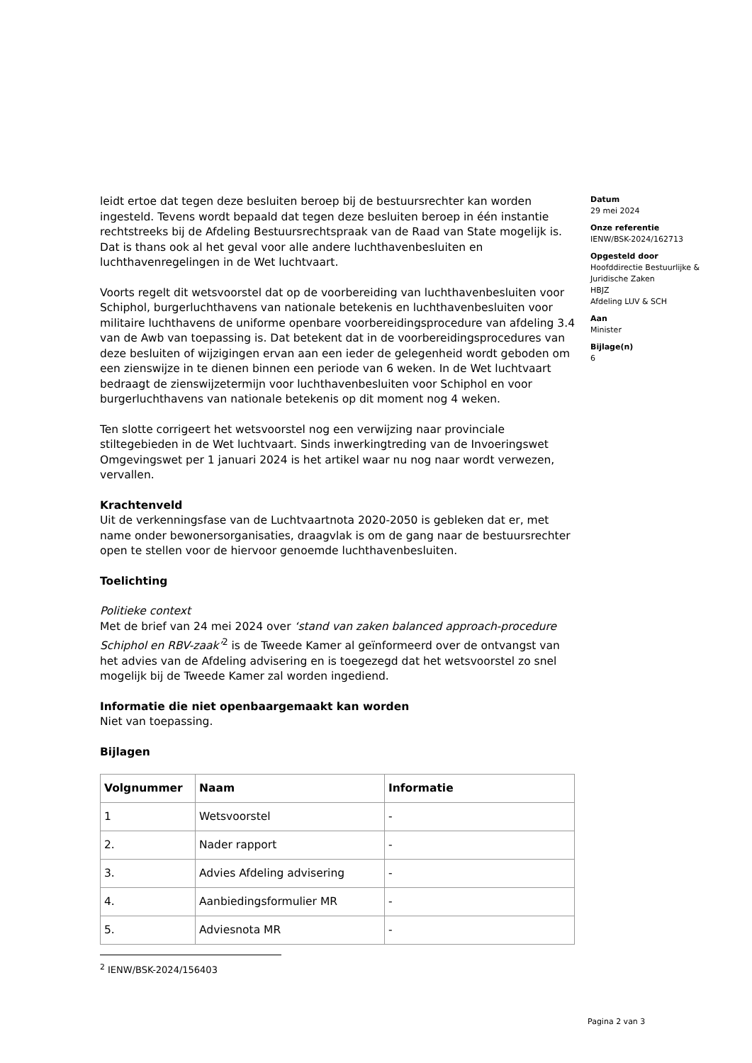leidt ertoe dat tegen deze besluiten beroep bij de bestuursrechter kan worden ingesteld. Tevens wordt bepaald dat tegen deze besluiten beroep in één instantie rechtstreeks bij de Afdeling Bestuursrechtspraak van de Raad van State mogelijk is. Dat is thans ook al het geval voor alle andere luchthavenbesluiten en luchthavenregelingen in de Wet luchtvaart.
Voorts regelt dit wetsvoorstel dat op de voorbereiding van luchthavenbesluiten voor Schiphol, burgerluchthavens van nationale betekenis en luchthavenbesluiten voor militaire luchthavens de uniforme openbare voorbereidingsprocedure van afdeling 3.4 van de Awb van toepassing is. Dat betekent dat in de voorbereidingsprocedures van deze besluiten of wijzigingen ervan aan een ieder de gelegenheid wordt geboden om een zienswijze in te dienen binnen een periode van 6 weken. In de Wet luchtvaart bedraagt de zienswijzetermijn voor luchthavenbesluiten voor Schiphol en voor burgerluchthavens van nationale betekenis op dit moment nog 4 weken.
Ten slotte corrigeert het wetsvoorstel nog een verwijzing naar provinciale stiltegebieden in de Wet luchtvaart. Sinds inwerkingtreding van de Invoeringswet Omgevingswet per 1 januari 2024 is het artikel waar nu nog naar wordt verwezen, vervallen.
Krachtenveld
Uit de verkenningsfase van de Luchtvaartnota 2020-2050 is gebleken dat er, met name onder bewonersorganisaties, draagvlak is om de gang naar de bestuursrechter open te stellen voor de hiervoor genoemde luchthavenbesluiten.
Toelichting
Politieke context
Met de brief van 24 mei 2024 over ‘stand van zaken balanced approach-procedure Schiphol en RBV-zaak’<sup>2</sup> is de Tweede Kamer al geïnformeerd over de ontvangst van het advies van de Afdeling advisering en is toegezegd dat het wetsvoorstel zo snel mogelijk bij de Tweede Kamer zal worden ingediend.
Informatie die niet openbaargemaakt kan worden
Niet van toepassing.
Bijlagen
| Volgnummer | Naam | Informatie |
| --- | --- | --- |
| 1 | Wetsvoorstel | - |
| 2. | Nader rapport | - |
| 3. | Advies Afdeling advisering | - |
| 4. | Aanbiedingsformulier MR | - |
| 5. | Adviesnota MR | - |
<sup>2</sup> IENW/BSK-2024/156403
Datum
29 mei 2024
Onze referentie
IENW/BSK-2024/162713
Opgesteld door
Hoofddirectie Bestuurlijke & Juridische Zaken
HBJZ
Afdeling LUV & SCH
Aan
Minister
Bijlage(n)
6
Pagina 2 van 3